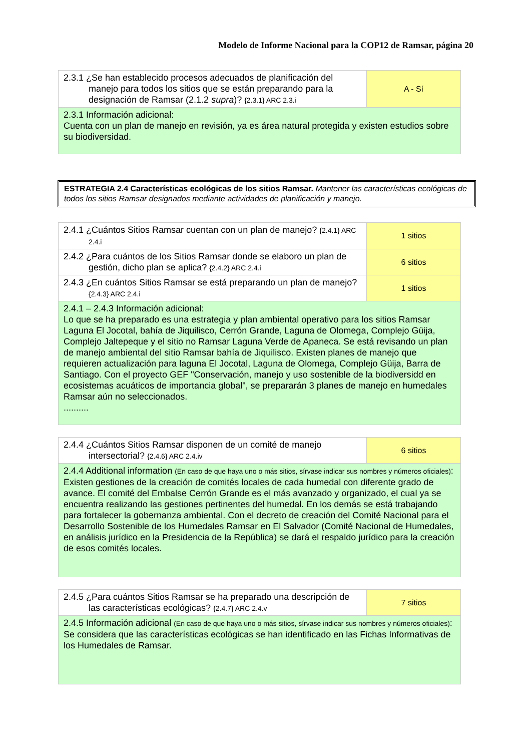Modelo de Informe Nacional para la COP12 de Ramsar, página 20
| 2.3.1 ¿Se han establecido procesos adecuados de planificación del manejo para todos los sitios que se están preparando para la designación de Ramsar (2.1.2 supra )? {2.3.1} ARC 2.3.i | A - Sí |
| 2.3.1 Información adicional: Cuenta con un plan de manejo en revisión, ya es área natural protegida y existen estudios sobre su biodiversidad. | |
ESTRATEGIA 2.4 Características ecológicas de los sitios Ramsar. Mantener las características ecológicas de todos los sitios Ramsar designados mediante actividades de planificación y manejo.
| 2.4.1 ¿Cuántos Sitios Ramsar cuentan con un plan de manejo? {2.4.1} ARC 2.4.i | 1 sitios |
| 2.4.2 ¿Para cuántos de los Sitios Ramsar donde se elaboro un plan de gestión, dicho plan se aplica? {2.4.2} ARC 2.4.i | 6 sitios |
| 2.4.3 ¿En cuántos Sitios Ramsar se está preparando un plan de manejo? {2.4.3} ARC 2.4.i | 1 sitios |
| 2.4.1 – 2.4.3 Información adicional: Lo que se ha preparado es una estrategia y plan ambiental operativo para los sitios Ramsar Laguna El Jocotal, bahía de Jiquilisco, Cerrón Grande, Laguna de Olomega, Complejo Güija, Complejo Jaltepeque y el sitio no Ramsar Laguna Verde de Apaneca. Se está revisando un plan de manejo ambiental del sitio Ramsar bahía de Jiquilisco. Existen planes de manejo que requieren actualización para laguna El Jocotal, Laguna de Olomega, Complejo Güija, Barra de Santiago. Con el proyecto GEF "Conservación, manejo y uso sostenible de la biodiversidd en ecosistemas acuáticos de importancia global", se prepararán 3 planes de manejo en humedales Ramsar aún no seleccionados. .......... | |
| 2.4.4 ¿Cuántos Sitios Ramsar disponen de un comité de manejo intersectorial? {2.4.6} ARC 2.4.iv | 6 sitios |
| 2.4.4 Additional information (En caso de que haya uno o más sitios, sírvase indicar sus nombres y números oficiales) : Existen gestiones de la creación de comités locales de cada humedal con diferente grado de avance. El comité del Embalse Cerrón Grande es el más avanzado y organizado, el cual ya se encuentra realizando las gestiones pertinentes del humedal. En los demás se está trabajando para fortalecer la gobernanza ambiental. Con el decreto de creación del Comité Nacional para el Desarrollo Sostenible de los Humedales Ramsar en El Salvador (Comité Nacional de Humedales, en análisis jurídico en la Presidencia de la República) se dará el respaldo jurídico para la creación de esos comités locales. | |
| 2.4.5 ¿Para cuántos Sitios Ramsar se ha preparado una descripción de las características ecológicas? {2.4.7} ARC 2.4.v | 7 sitios |
| 2.4.5 Información adicional (En caso de que haya uno o más sitios, sírvase indicar sus nombres y números oficiales) : Se considera que las características ecológicas se han identificado en las Fichas Informativas de los Humedales de Ramsar. | |